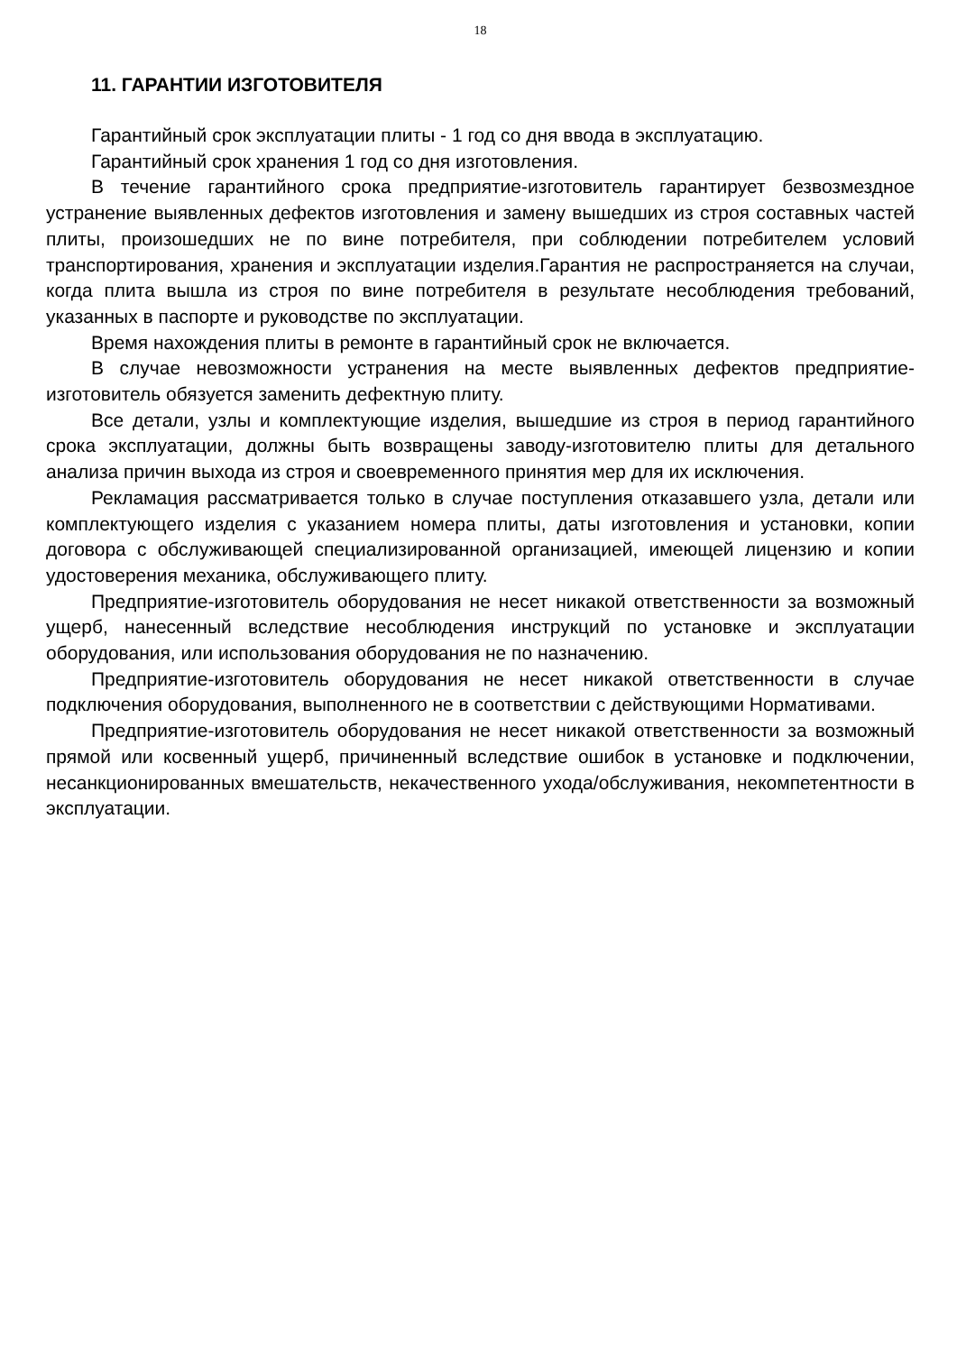18
11. ГАРАНТИИ ИЗГОТОВИТЕЛЯ
Гарантийный срок эксплуатации плиты - 1 год со дня ввода в эксплуатацию.
Гарантийный срок хранения 1 год со дня изготовления.
В течение гарантийного срока предприятие-изготовитель гарантирует безвозмездное устранение выявленных дефектов изготовления и замену вышедших из строя составных частей плиты, произошедших не по вине потребителя, при соблюдении потребителем условий транспортирования, хранения и эксплуатации изделия.Гарантия не распространяется на случаи, когда плита вышла из строя по вине потребителя в результате несоблюдения требований, указанных в паспорте и руководстве по эксплуатации.
Время нахождения плиты в ремонте в гарантийный срок не включается.
В случае невозможности устранения на месте выявленных дефектов предприятие-изготовитель обязуется заменить дефектную плиту.
Все детали, узлы и комплектующие изделия, вышедшие из строя в период гарантийного срока эксплуатации, должны быть возвращены заводу-изготовителю плиты для детального анализа причин выхода из строя и своевременного принятия мер для их исключения.
Рекламация рассматривается только в случае поступления отказавшего узла, детали или комплектующего изделия с указанием номера плиты, даты изготовления и установки, копии договора с обслуживающей специализированной организацией, имеющей лицензию и копии удостоверения механика, обслуживающего плиту.
Предприятие-изготовитель оборудования не несет никакой ответственности за возможный ущерб, нанесенный вследствие несоблюдения инструкций по установке и эксплуатации оборудования, или использования оборудования не по назначению.
Предприятие-изготовитель оборудования не несет никакой ответственности в случае подключения оборудования, выполненного не в соответствии с действующими Нормативами.
Предприятие-изготовитель оборудования не несет никакой ответственности за возможный прямой или косвенный ущерб, причиненный вследствие ошибок в установке и подключении, несанкционированных вмешательств, некачественного ухода/обслуживания, некомпетентности в эксплуатации.